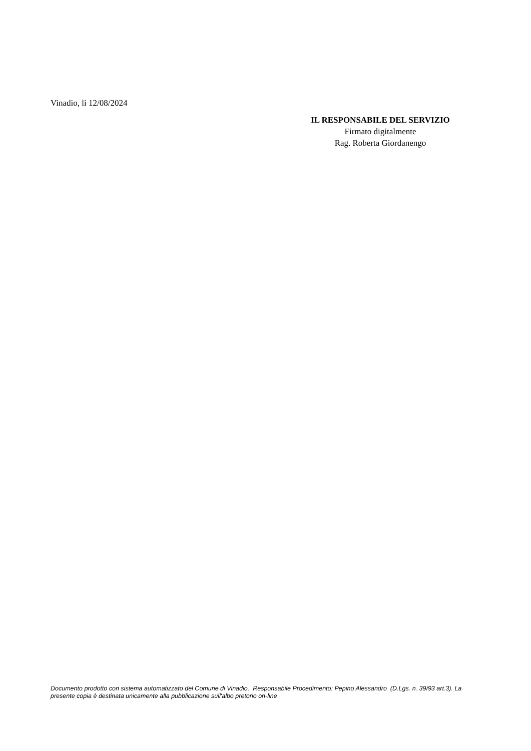Vinadio, li 12/08/2024
IL RESPONSABILE DEL SERVIZIO
Firmato digitalmente
Rag. Roberta Giordanengo
Documento prodotto con sistema automatizzato del Comune di Vinadio. Responsabile Procedimento: Pepino Alessandro (D.Lgs. n. 39/93 art.3). La presente copia è destinata unicamente alla pubblicazione sull'albo pretorio on-line